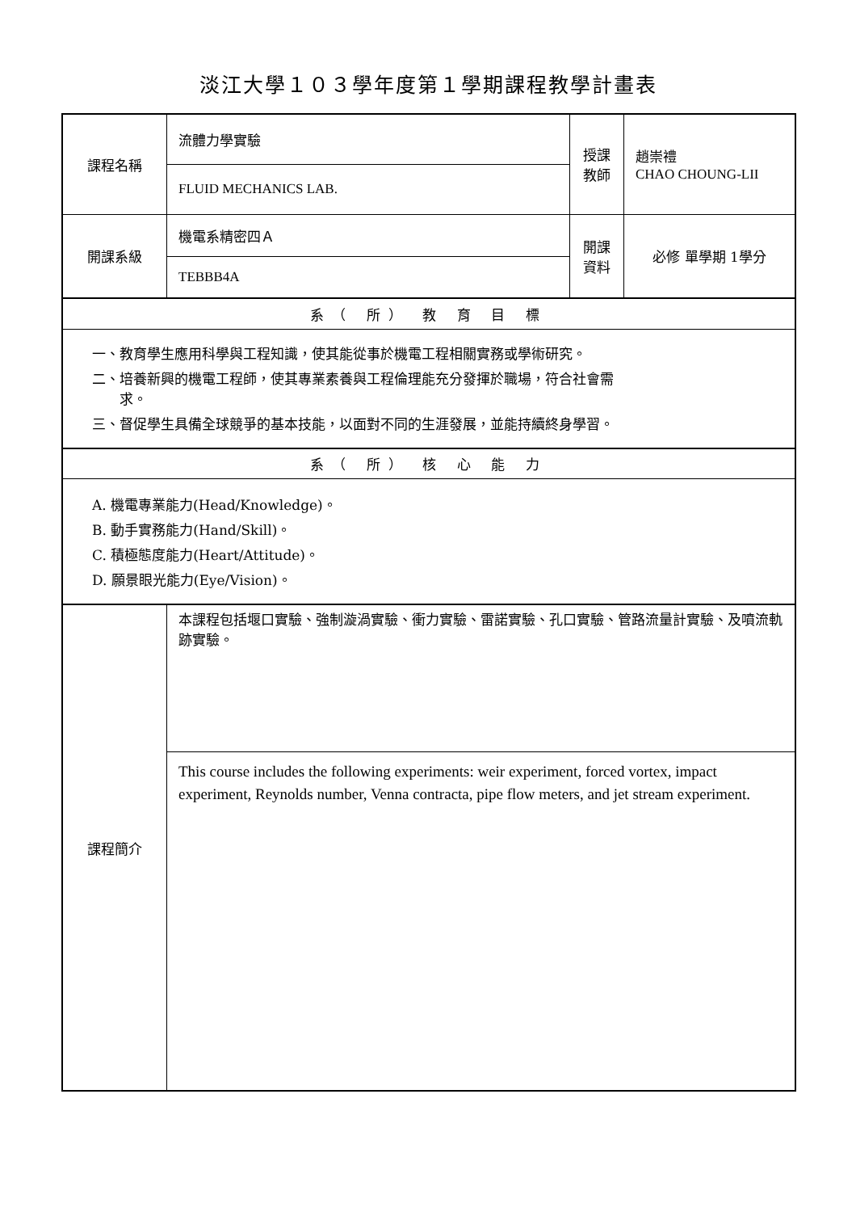淡江大學１０３學年度第１學期課程教學計畫表
| 課程名稱 | 流體力學實驗 | 授課 教師 | 趙崇禮 CHAO CHOUNG-LII |
| | FLUID MECHANICS LAB. | | |
| 開課系級 | 機電系精密四Ａ | 開課 資料 | 必修 單學期 1學分 |
| | TEBBB4A | | |
| 系（ 所） 教 育 目 標 | | | |
| 一、教育學生應用科學與工程知識，使其能從事於機電工程相關實務或學術研究。 二、培養新興的機電工程師，使其專業素養與工程倫理能充分發揮於職場，符合社會需 求。 三、督促學生具備全球競爭的基本技能，以面對不同的生涯發展，並能持續終身學習。 | | | |
| 系（ 所） 核 心 能 力 | | | |
| A. 機電專業能力(Head/Knowledge)。 B. 動手實務能力(Hand/Skill)。 C. 積極態度能力(Heart/Attitude)。 D. 願景眼光能力(Eye/Vision)。 | | | |
| 課程簡介 | 本課程包括堰口實驗、強制漩渦實驗、衝力實驗、雷諾實驗、孔口實驗、管路流量計實驗、及噴流軌跡實驗。 | | |
| | This course includes the following experiments: weir experiment, forced vortex, impact experiment, Reynolds number, Venna contracta, pipe flow meters, and jet stream experiment. | | |